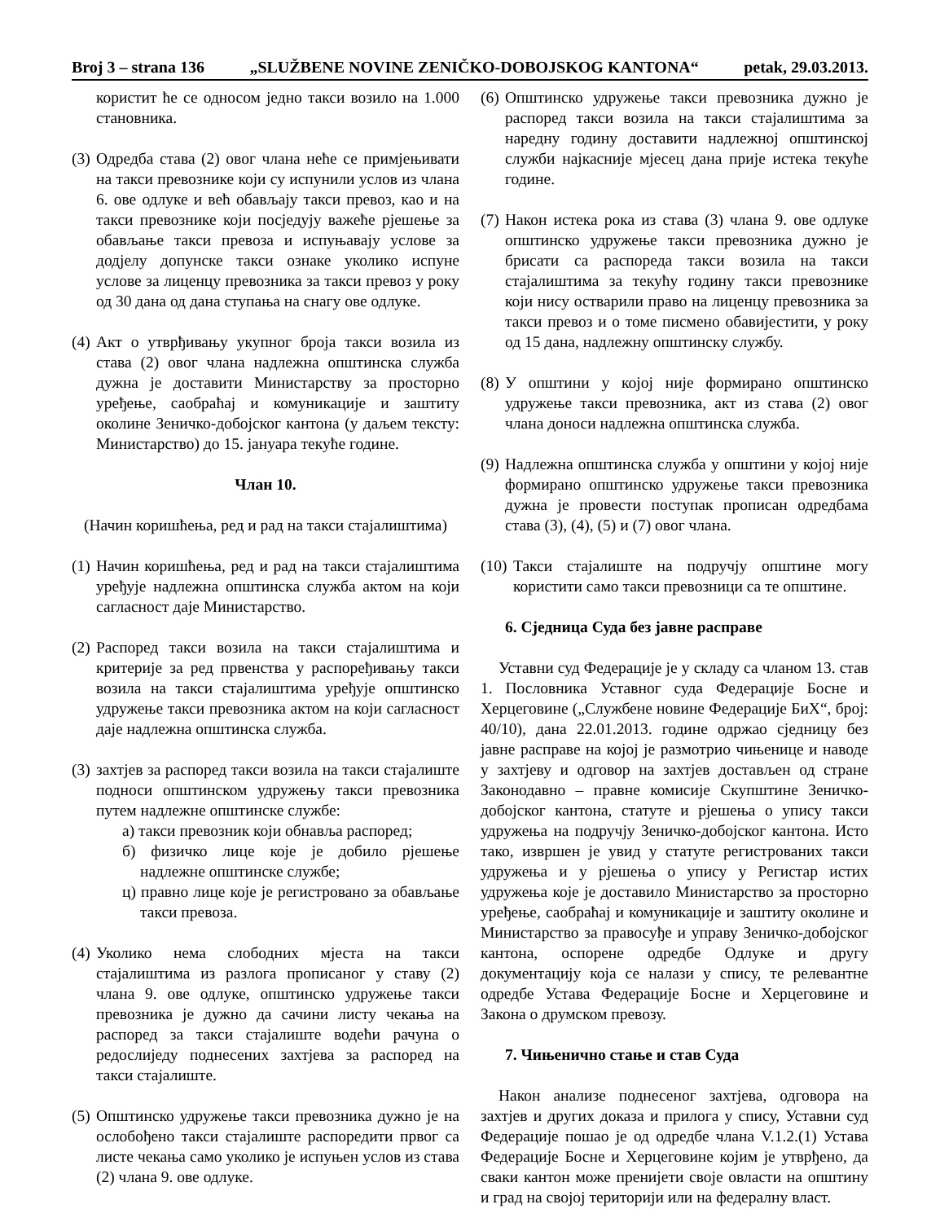Broj 3 – strana 136 „SLUŽBENE NOVINE ZENIČKO-DOBOJSKOG KANTONA“petak, 29.03.2013.
користит ће се односом једно такси возило на 1.000 становника.
(3) Одредба става (2) овог члана неће се примјењивати на такси превознике који су испунили услов из члана 6. ове одлуке и већ обављају такси превоз, као и на такси превознике који посједују важеће рјешење за обављање такси превоза и испуњавају услове за додјелу допунске такси ознаке уколико испуне услове за лиценцу превозника за такси превоз у року од 30 дана од дана ступања на снагу ове одлуке.
(4) Акт о утврђивању укупног броја такси возила из става (2) овог члана надлежна општинска служба дужна је доставити Министарству за просторно уређење, саобраћај и комуникације и заштиту околине Зеничко-добојског кантона (у даљем тексту: Министарство) до 15. јануара текуће године.
Члан 10.
(Начин коришћења, ред и рад на такси стајалиштима)
(1) Начин коришћења, ред и рад на такси стајалиштима уређује надлежна општинска служба актом на који сагласност даје Министарство.
(2) Распоред такси возила на такси стајалиштима и критерије за ред првенства у распоређивању такси возила на такси стајалиштима уређује општинско удружење такси превозника актом на који сагласност даје надлежна општинска служба.
(3) захтјев за распоред такси возила на такси стајалиште подноси општинском удружењу такси превозника путем надлежне општинске службе:
а) такси превозник који обнавља распоред;
б) физичко лице које је добило рјешење надлежне општинске службе;
ц) правно лице које је регистровано за обављање такси превоза.
(4) Уколико нема слободних мјеста на такси стајалиштима из разлога прописаног у ставу (2) члана 9. ове одлуке, општинско удружење такси превозника је дужно да сачини листу чекања на распоред за такси стајалиште водећи рачуна о редослиједу поднесених захтјева за распоред на такси стајалиште.
(5) Општинско удружење такси превозника дужно је на ослобођено такси стајалиште распоредити првог са листе чекања само уколико је испуњен услов из става (2) члана 9. ове одлуке.
(6) Општинско удружење такси превозника дужно је распоред такси возила на такси стајалиштима за наредну годину доставити надлежној општинској служби најкасније мјесец дана прије истека текуће године.
(7) Након истека рока из става (3) члана 9. ове одлуке општинско удружење такси превозника дужно је брисати са распореда такси возила на такси стајалиштима за текућу годину такси превознике који нису остварили право на лиценцу превозника за такси превоз и о томе писмено обавијестити, у року од 15 дана, надлежну општинску службу.
(8) У општини у којој није формирано општинско удружење такси превозника, акт из става (2) овог члана доноси надлежна општинска служба.
(9) Надлежна општинска служба у општини у којој није формирано општинско удружење такси превозника дужна је провести поступак прописан одредбама става (3), (4), (5) и (7) овог члана.
(10) Такси стајалиште на подручју општине могу користити само такси превозници са те општине.
6. Сједница Суда без јавне расправе
Уставни суд Федерације је у складу са чланом 13. став 1. Пословника Уставног суда Федерације Босне и Херцеговине („Службене новине Федерације БиХ“, број: 40/10), дана 22.01.2013. године одржао сједницу без јавне расправе на којој је размотрио чињенице и наводе у захтјеву и одговор на захтјев достављен од стране Законодавно – правне комисије Скупштине Зеничко-добојског кантона, статуте и рјешења о упису такси удружења на подручју Зеничко-добојског кантона. Исто тако, извршен је увид у статуте регистрованих такси удружења и у рјешења о упису у Регистар истих удружења које је доставило Министарство за просторно уређење, саобраћај и комуникације и заштиту околине и Министарство за правосуђе и управу Зеничко-добојског кантона, оспорене одредбе Одлуке и другу документацију која се налази у спису, те релевантне одредбе Устава Федерације Босне и Херцеговине и Закона о друмском превозу.
7. Чињенично стање и став Суда
Након анализе поднесеног захтјева, одговора на захтјев и других доказа и прилога у спису, Уставни суд Федерације пошао је од одредбе члана V.1.2.(1) Устава Федерације Босне и Херцеговине којим је утврђено, да сваки кантон може пренијети своје овласти на општину и град на својој територији или на федералну власт.